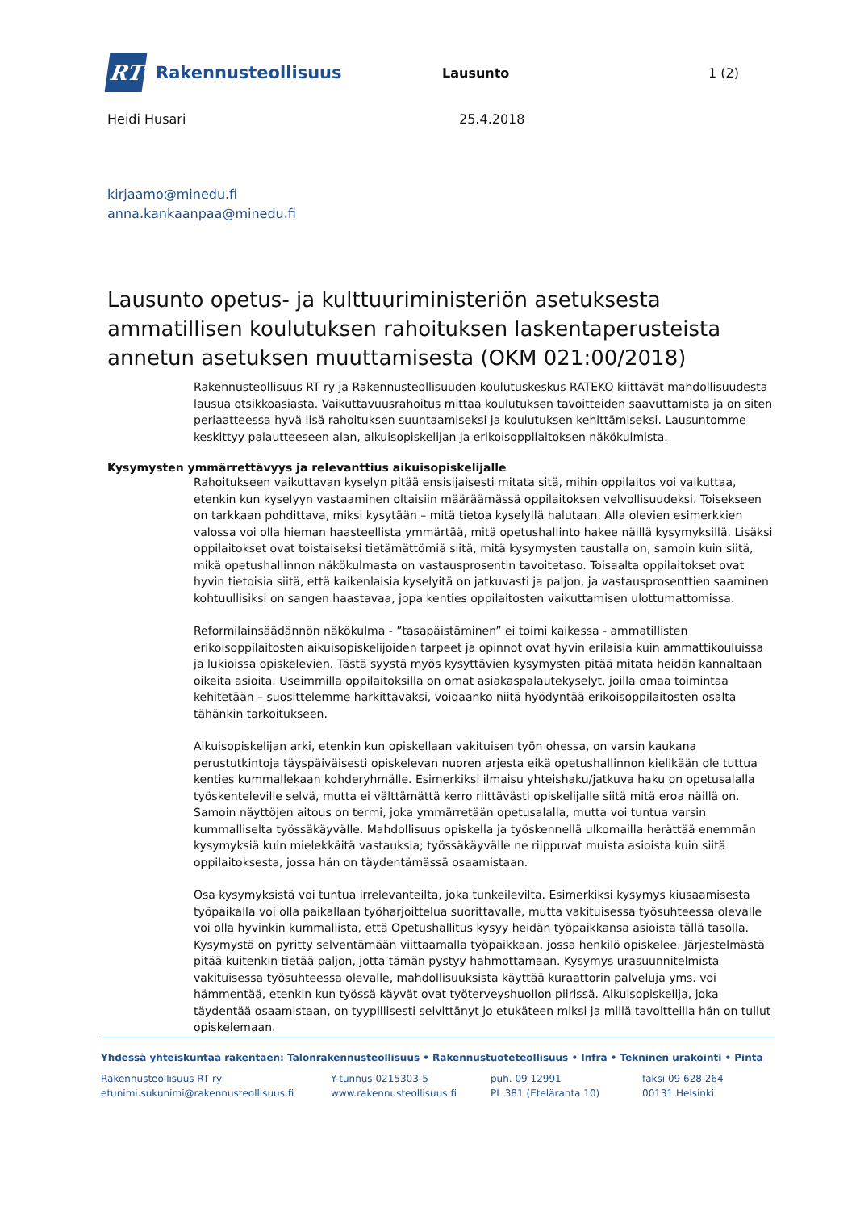RT
Rakennusteollisuus
Lausunto 1 (2)
Heidi Husari 25.4.2018
kirjaamo@minedu.fi
anna.kankaanpaa@minedu.fi
Lausunto opetus- ja kulttuuriministeriön asetuksesta ammatillisen koulutuksen rahoituksen laskentaperusteista annetun asetuksen muuttamisesta (OKM 021:00/2018)
Rakennusteollisuus RT ry ja Rakennusteollisuuden koulutuskeskus RATEKO kiittävät mahdollisuudesta lausua otsikkoasiasta. Vaikuttavuusrahoitus mittaa koulutuksen tavoitteiden saavuttamista ja on siten periaatteessa hyvä lisä rahoituksen suuntaamiseksi ja koulutuksen kehittämiseksi. Lausuntomme keskittyy palautteeseen alan, aikuisopiskelijan ja erikoisoppilaitoksen näkökulmista.
Kysymysten ymmärrettävyys ja relevanttius aikuisopiskelijalle
Rahoitukseen vaikuttavan kyselyn pitää ensisijaisesti mitata sitä, mihin oppilaitos voi vaikuttaa, etenkin kun kyselyyn vastaaminen oltaisiin määräämässä oppilaitoksen velvollisuudeksi. Toisekseen on tarkkaan pohdittava, miksi kysytään – mitä tietoa kyselyllä halutaan. Alla olevien esimerkkien valossa voi olla hieman haasteellista ymmärtää, mitä opetushallinto hakee näillä kysymyksillä. Lisäksi oppilaitokset ovat toistaiseksi tietämättömiä siitä, mitä kysymysten taustalla on, samoin kuin siitä, mikä opetushallinnon näkökulmasta on vastausprosentin tavoitetaso. Toisaalta oppilaitokset ovat hyvin tietoisia siitä, että kaikenlaisia kyselyitä on jatkuvasti ja paljon, ja vastausprosenttien saaminen kohtuullisiksi on sangen haastavaa, jopa kenties oppilaitosten vaikuttamisen ulottumattomissa.
Reformilainsäädännön näkökulma - ”tasapäistäminen” ei toimi kaikessa - ammatillisten erikoisoppilaitosten aikuisopiskelijoiden tarpeet ja opinnot ovat hyvin erilaisia kuin ammattikouluissa ja lukioissa opiskelevien. Tästä syystä myös kysyttävien kysymysten pitää mitata heidän kannaltaan oikeita asioita. Useimmilla oppilaitoksilla on omat asiakaspalautekyselyt, joilla omaa toimintaa kehitetään – suosittelemme harkittavaksi, voidaanko niitä hyödyntää erikoisoppilaitosten osalta tähänkin tarkoitukseen.
Aikuisopiskelijan arki, etenkin kun opiskellaan vakituisen työn ohessa, on varsin kaukana perustutkintoja täyspäiväisesti opiskelevan nuoren arjesta eikä opetushallinnon kielikään ole tuttua kenties kummallekaan kohderyhmälle. Esimerkiksi ilmaisu yhteishaku/jatkuva haku on opetusalalla työskenteleville selvä, mutta ei välttämättä kerro riittävästi opiskelijalle siitä mitä eroa näillä on. Samoin näyttöjen aitous on termi, joka ymmärretään opetusalalla, mutta voi tuntua varsin kummalliselta työssäkäyvälle. Mahdollisuus opiskella ja työskennellä ulkomailla herättää enemmän kysymyksiä kuin mielekkäitä vastauksia; työssäkäyvälle ne riippuvat muista asioista kuin siitä oppilaitoksesta, jossa hän on täydentämässä osaamistaan.
Osa kysymyksistä voi tuntua irrelevanteilta, joka tunkeilevilta. Esimerkiksi kysymys kiusaamisesta työpaikalla voi olla paikallaan työharjoittelua suorittavalle, mutta vakituisessa työsuhteessa olevalle voi olla hyvinkin kummallista, että Opetushallitus kysyy heidän työpaikkansa asioista tällä tasolla. Kysymystä on pyritty selventämään viittaamalla työpaikkaan, jossa henkilö opiskelee. Järjestelmästä pitää kuitenkin tietää paljon, jotta tämän pystyy hahmottamaan. Kysymys urasuunnitelmista vakituisessa työsuhteessa olevalle, mahdollisuuksista käyttää kuraattorin palveluja yms. voi hämmentää, etenkin kun työssä käyvät ovat työterveyshuollon piirissä. Aikuisopiskelija, joka täydentää osaamistaan, on tyypillisesti selvittänyt jo etukäteen miksi ja millä tavoitteilla hän on tullut opiskelemaan.
Yhdessä yhteiskuntaa rakentaen: Talonrakennusteollisuus • Rakennustuoteteollisuus • Infra • Tekninen urakointi • Pinta
Rakennusteollisuus RT ry
etunimi.sukunimi@rakennusteollisuus.fi
Y-tunnus 0215303-5
www.rakennusteollisuus.fi
puh. 09 12991
PL 381 (Eteläranta 10)
faksi 09 628 264
00131 Helsinki